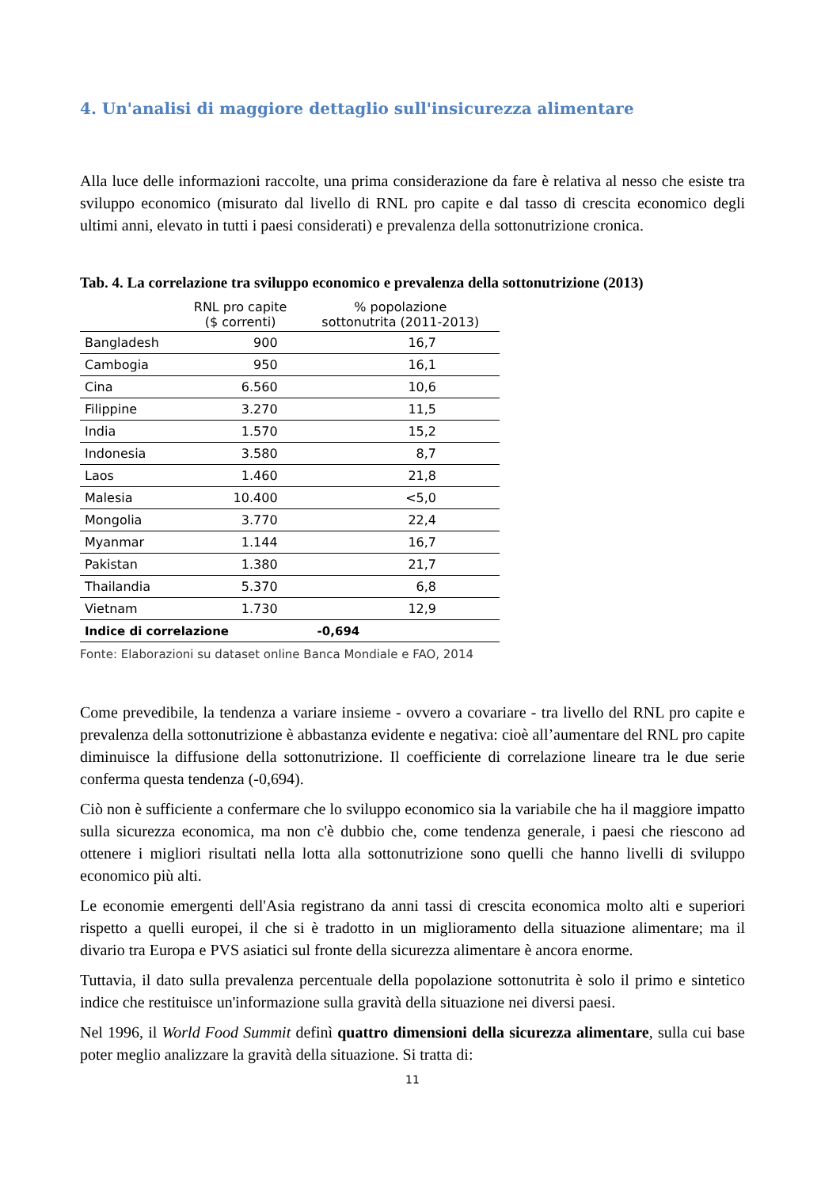4. Un'analisi di maggiore dettaglio sull'insicurezza alimentare
Alla luce delle informazioni raccolte, una prima considerazione da fare è relativa al nesso che esiste tra sviluppo economico (misurato dal livello di RNL pro capite e dal tasso di crescita economico degli ultimi anni, elevato in tutti i paesi considerati) e prevalenza della sottonutrizione cronica.
Tab. 4. La correlazione tra sviluppo economico e prevalenza della sottonutrizione (2013)
| | RNL pro capite ($ correnti) | % popolazione sottonutrita (2011-2013) |
| --- | --- | --- |
| Bangladesh | 900 | 16,7 |
| Cambogia | 950 | 16,1 |
| Cina | 6.560 | 10,6 |
| Filippine | 3.270 | 11,5 |
| India | 1.570 | 15,2 |
| Indonesia | 3.580 | 8,7 |
| Laos | 1.460 | 21,8 |
| Malesia | 10.400 | <5,0 |
| Mongolia | 3.770 | 22,4 |
| Myanmar | 1.144 | 16,7 |
| Pakistan | 1.380 | 21,7 |
| Thailandia | 5.370 | 6,8 |
| Vietnam | 1.730 | 12,9 |
| Indice di correlazione | | -0,694 |
Fonte: Elaborazioni su dataset online Banca Mondiale e FAO, 2014
Come prevedibile, la tendenza a variare insieme - ovvero a covariare - tra livello del RNL pro capite e prevalenza della sottonutrizione è abbastanza evidente e negativa: cioè all’aumentare del RNL pro capite diminuisce la diffusione della sottonutrizione. Il coefficiente di correlazione lineare tra le due serie conferma questa tendenza (-0,694).
Ciò non è sufficiente a confermare che lo sviluppo economico sia la variabile che ha il maggiore impatto sulla sicurezza economica, ma non c'è dubbio che, come tendenza generale, i paesi che riescono ad ottenere i migliori risultati nella lotta alla sottonutrizione sono quelli che hanno livelli di sviluppo economico più alti.
Le economie emergenti dell'Asia registrano da anni tassi di crescita economica molto alti e superiori rispetto a quelli europei, il che si è tradotto in un miglioramento della situazione alimentare; ma il divario tra Europa e PVS asiatici sul fronte della sicurezza alimentare è ancora enorme.
Tuttavia, il dato sulla prevalenza percentuale della popolazione sottonutrita è solo il primo e sintetico indice che restituisce un'informazione sulla gravità della situazione nei diversi paesi.
Nel 1996, il World Food Summit definì quattro dimensioni della sicurezza alimentare, sulla cui base poter meglio analizzare la gravità della situazione. Si tratta di:
11